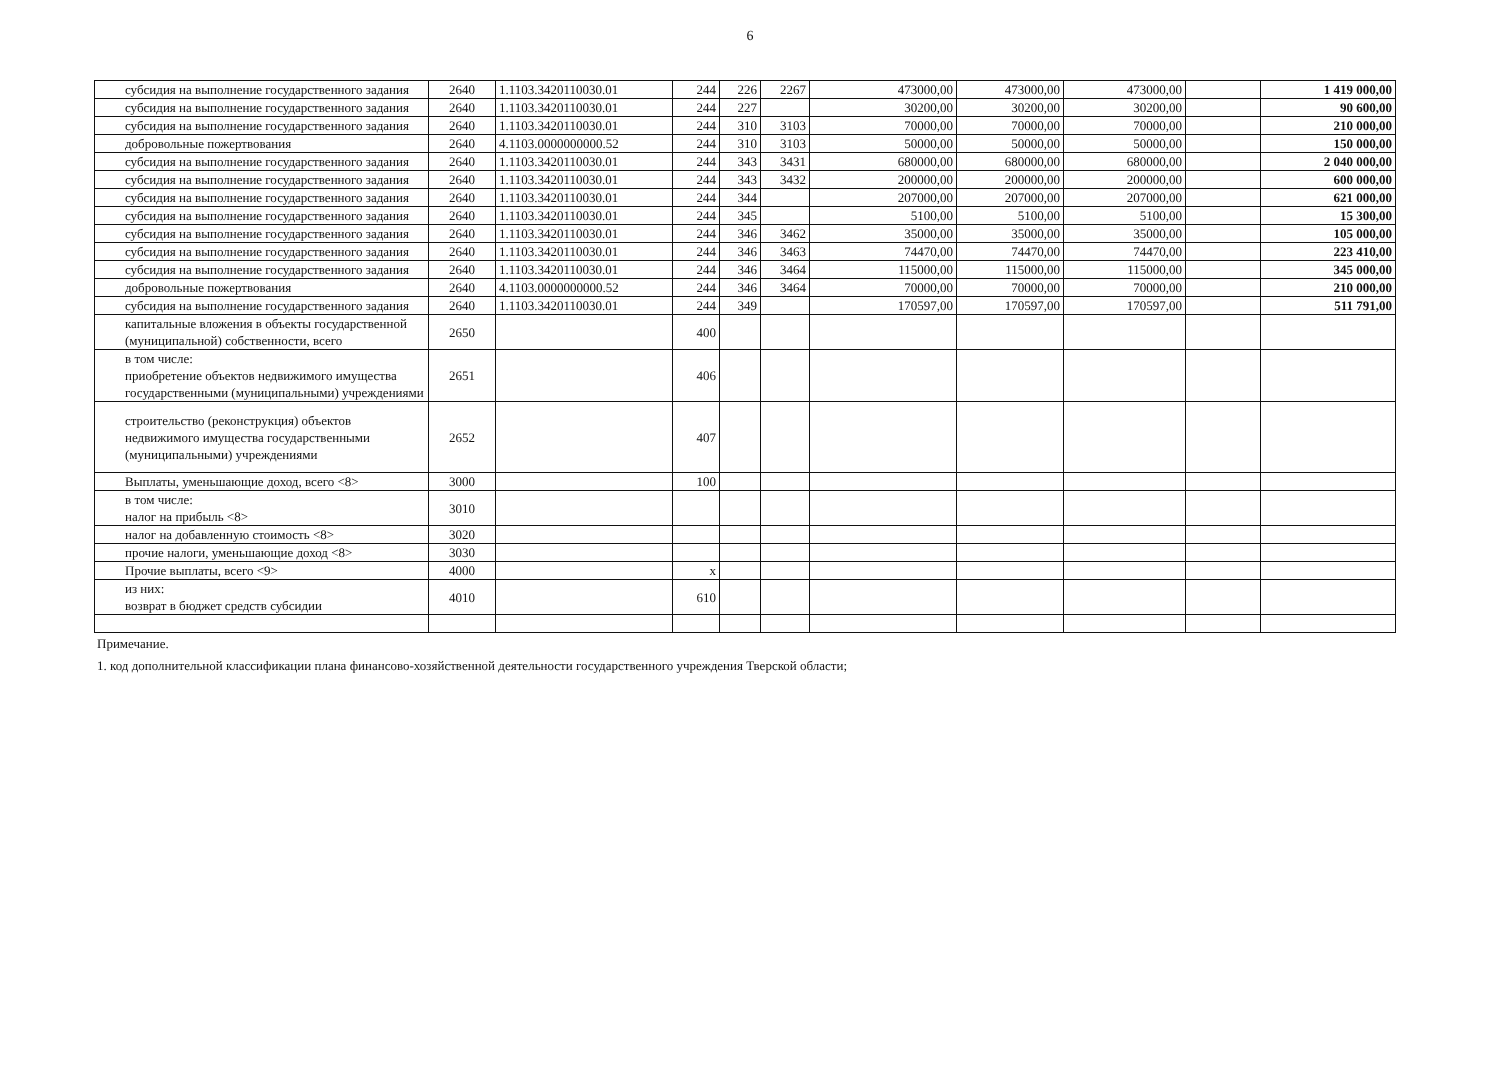6
| субсидия на выполнение государственного задания | 2640 | 1.1103.3420110030.01 | 244 | 226 | 2267 | 473000,00 | 473000,00 | 473000,00 | | 1 419 000,00 |
| субсидия на выполнение государственного задания | 2640 | 1.1103.3420110030.01 | 244 | 227 | | 30200,00 | 30200,00 | 30200,00 | | 90 600,00 |
| субсидия на выполнение государственного задания | 2640 | 1.1103.3420110030.01 | 244 | 310 | 3103 | 70000,00 | 70000,00 | 70000,00 | | 210 000,00 |
| добровольные пожертвования | 2640 | 4.1103.0000000000.52 | 244 | 310 | 3103 | 50000,00 | 50000,00 | 50000,00 | | 150 000,00 |
| субсидия на выполнение государственного задания | 2640 | 1.1103.3420110030.01 | 244 | 343 | 3431 | 680000,00 | 680000,00 | 680000,00 | | 2 040 000,00 |
| субсидия на выполнение государственного задания | 2640 | 1.1103.3420110030.01 | 244 | 343 | 3432 | 200000,00 | 200000,00 | 200000,00 | | 600 000,00 |
| субсидия на выполнение государственного задания | 2640 | 1.1103.3420110030.01 | 244 | 344 | | 207000,00 | 207000,00 | 207000,00 | | 621 000,00 |
| субсидия на выполнение государственного задания | 2640 | 1.1103.3420110030.01 | 244 | 345 | | 5100,00 | 5100,00 | 5100,00 | | 15 300,00 |
| субсидия на выполнение государственного задания | 2640 | 1.1103.3420110030.01 | 244 | 346 | 3462 | 35000,00 | 35000,00 | 35000,00 | | 105 000,00 |
| субсидия на выполнение государственного задания | 2640 | 1.1103.3420110030.01 | 244 | 346 | 3463 | 74470,00 | 74470,00 | 74470,00 | | 223 410,00 |
| субсидия на выполнение государственного задания | 2640 | 1.1103.3420110030.01 | 244 | 346 | 3464 | 115000,00 | 115000,00 | 115000,00 | | 345 000,00 |
| добровольные пожертвования | 2640 | 4.1103.0000000000.52 | 244 | 346 | 3464 | 70000,00 | 70000,00 | 70000,00 | | 210 000,00 |
| субсидия на выполнение государственного задания | 2640 | 1.1103.3420110030.01 | 244 | 349 | | 170597,00 | 170597,00 | 170597,00 | | 511 791,00 |
| капитальные вложения в объекты государственной (муниципальной) собственности, всего | 2650 | | 400 | | | | | | | |
| в том числе: приобретение объектов недвижимого имущества государственными (муниципальными) учреждениями | 2651 | | 406 | | | | | | | |
| строительство (реконструкция) объектов недвижимого имущества государственными (муниципальными) учреждениями | 2652 | | 407 | | | | | | | |
| Выплаты, уменьшающие доход, всего <8> | 3000 | | 100 | | | | | | | |
| в том числе: налог на прибыль <8> | 3010 | | | | | | | | | |
| налог на добавленную стоимость <8> | 3020 | | | | | | | | | |
| прочие налоги, уменьшающие доход <8> | 3030 | | | | | | | | | |
| Прочие выплаты, всего <9> | 4000 | | х | | | | | | | |
| из них: возврат в бюджет средств субсидии | 4010 | | 610 | | | | | | | |
Примечание.
1. код дополнительной классификации плана финансово-хозяйственной деятельности государственного учреждения Тверской области;